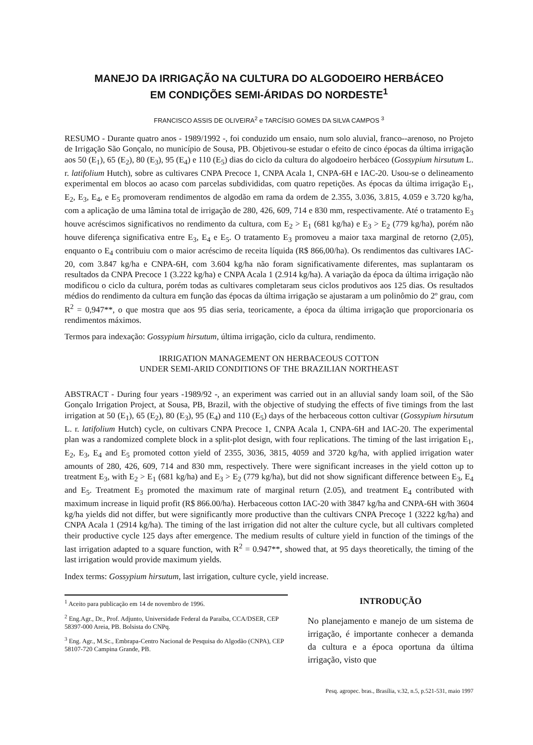MANEJO DA IRRIGAÇÃO NA CULTURA DO ALGODOEIRO HERBÁCEO
EM CONDIÇÕES SEMI-ÁRIDAS DO NORDESTE<sup>1</sup>
FRANCISCO ASSIS DE OLIVEIRA<sup>2</sup> e TARCÍSIO GOMES DA SILVA CAMPOS <sup>3</sup>
RESUMO - Durante quatro anos - 1989/1992 -, foi conduzido um ensaio, num solo aluvial, franco--arenoso, no Projeto de Irrigação São Gonçalo, no município de Sousa, PB. Objetivou-se estudar o efeito de cinco épocas da última irrigação aos 50 (E<sub>1</sub>), 65 (E<sub>2</sub>), 80 (E<sub>3</sub>), 95 (E<sub>4</sub>) e 110 (E<sub>5</sub>) dias do ciclo da cultura do algodoeiro herbáceo (Gossypium hirsutum L. r. latifolium Hutch), sobre as cultivares CNPA Precoce 1, CNPA Acala 1, CNPA-6H e IAC-20. Usou-se o delineamento experimental em blocos ao acaso com parcelas subdivididas, com quatro repetições. As épocas da última irrigação E<sub>1</sub>, E<sub>2</sub>, E<sub>3</sub>, E<sub>4</sub>, e E<sub>5</sub> promoveram rendimentos de algodão em rama da ordem de 2.355, 3.036, 3.815, 4.059 e 3.720 kg/ha, com a aplicação de uma lâmina total de irrigação de 280, 426, 609, 714 e 830 mm, respectivamente. Até o tratamento E<sub>3</sub> houve acréscimos significativos no rendimento da cultura, com E<sub>2</sub> > E<sub>1</sub> (681 kg/ha) e E<sub>3</sub> > E<sub>2</sub> (779 kg/ha), porém não houve diferença significativa entre E<sub>3</sub>, E<sub>4</sub> e E<sub>5</sub>. O tratamento E<sub>3</sub> promoveu a maior taxa marginal de retorno (2,05), enquanto o E<sub>4</sub> contribuiu com o maior acréscimo de receita líquida (R$ 866,00/ha). Os rendimentos das cultivares IAC-20, com 3.847 kg/ha e CNPA-6H, com 3.604 kg/ha não foram significativamente diferentes, mas suplantaram os resultados da CNPA Precoce 1 (3.222 kg/ha) e CNPA Acala 1 (2.914 kg/ha). A variação da época da última irrigação não modificou o ciclo da cultura, porém todas as cultivares completaram seus ciclos produtivos aos 125 dias. Os resultados médios do rendimento da cultura em função das épocas da última irrigação se ajustaram a um polinômio do 2º grau, com R<sup>2</sup> = 0,947**, o que mostra que aos 95 dias seria, teoricamente, a época da última irrigação que proporcionaria os rendimentos máximos.
Termos para indexação: Gossypium hirsutum, última irrigação, ciclo da cultura, rendimento.
IRRIGATION MANAGEMENT ON HERBACEOUS COTTON
UNDER SEMI-ARID CONDITIONS OF THE BRAZILIAN NORTHEAST
ABSTRACT - During four years -1989/92 -, an experiment was carried out in an alluvial sandy loam soil, of the São Gonçalo Irrigation Project, at Sousa, PB, Brazil, with the objective of studying the effects of five timings from the last irrigation at 50 (E<sub>1</sub>), 65 (E<sub>2</sub>), 80 (E<sub>3</sub>), 95 (E<sub>4</sub>) and 110 (E<sub>5</sub>) days of the herbaceous cotton cultivar (Gossypium hirsutum L. r. latifolium Hutch) cycle, on cultivars CNPA Precoce 1, CNPA Acala 1, CNPA-6H and IAC-20. The experimental plan was a randomized complete block in a split-plot design, with four replications. The timing of the last irrigation E<sub>1</sub>, E<sub>2</sub>, E<sub>3</sub>, E<sub>4</sub> and E<sub>5</sub> promoted cotton yield of 2355, 3036, 3815, 4059 and 3720 kg/ha, with applied irrigation water amounts of 280, 426, 609, 714 and 830 mm, respectively. There were significant increases in the yield cotton up to treatment E<sub>3</sub>, with E<sub>2</sub> > E<sub>1</sub> (681 kg/ha) and E<sub>3</sub> > E<sub>2</sub> (779 kg/ha), but did not show significant difference between E<sub>3</sub>, E<sub>4</sub> and E<sub>5</sub>. Treatment E<sub>3</sub> promoted the maximum rate of marginal return (2.05), and treatment E<sub>4</sub> contributed with maximum increase in liquid profit (R$ 866.00/ha). Herbaceous cotton IAC-20 with 3847 kg/ha and CNPA-6H with 3604 kg/ha yields did not differ, but were significantly more productive than the cultivars CNPA Precoçe 1 (3222 kg/ha) and CNPA Acala 1 (2914 kg/ha). The timing of the last irrigation did not alter the culture cycle, but all cultivars completed their productive cycle 125 days after emergence. The medium results of culture yield in function of the timings of the last irrigation adapted to a square function, with R<sup>2</sup> = 0.947**, showed that, at 95 days theoretically, the timing of the last irrigation would provide maximum yields.
Index terms: Gossypium hirsutum, last irrigation, culture cycle, yield increase.
<sup>1</sup> Aceito para publicação em 14 de novembro de 1996.
<sup>2</sup> Eng.Agr., Dr., Prof. Adjunto, Universidade Federal da Paraíba, CCA/DSER, CEP 58397-000 Areia, PB. Bolsista do CNPq.
<sup>3</sup> Eng. Agr., M.Sc., Embrapa-Centro Nacional de Pesquisa do Algodão (CNPA), CEP 58107-720 Campina Grande, PB.
INTRODUÇÃO
No planejamento e manejo de um sistema de irrigação, é importante conhecer a demanda da cultura e a época oportuna da última irrigação, visto que
Pesq. agropec. bras., Brasília, v.32, n.5, p.521-531, maio 1997